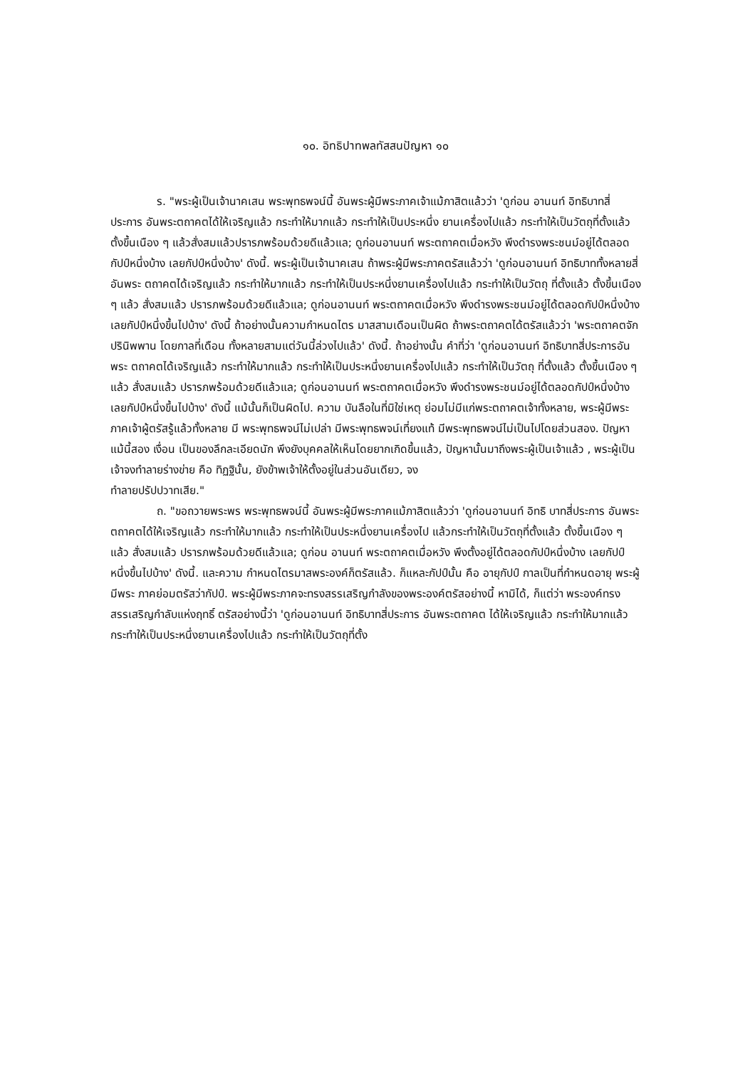๑๐. อิทธิปาทพลทัสสนปัญหา ๑๐
ร. "พระผู้เป็นเจ้านาคเสน พระพุทธพจน์นี้ อันพระผู้มีพระภาคเจ้าแม้ภาสิตแล้วว่า 'ดูก่อน อานนท์ อิทธิบาทสี่ประการ อันพระตถาคตได้ให้เจริญแล้ว กระทำให้มากแล้ว กระทำให้เป็นประหนึ่ง ยานเครื่องไปแล้ว กระทำให้เป็นวัตถุที่ตั้งแล้ว ตั้งขึ้นเนือง ๆ แล้วสั่งสมแล้วปรารภพร้อมด้วยดีแล้วแล; ดูก่อนอานนท์ พระตถาคตเมื่อหวัง พึงดำรงพระชนม์อยู่ได้ตลอดกัปป์หนึ่งบ้าง เลยกัปป์หนึ่งบ้าง' ดังนี้. พระผู้เป็นเจ้านาคเสน ถ้าพระผู้มีพระภาคตรัสแล้วว่า 'ดูก่อนอานนท์ อิทธิบาททั้งหลายสี่ อันพระ ตถาคตได้เจริญแล้ว กระทำให้มากแล้ว กระทำให้เป็นประหนึ่งยานเครื่องไปแล้ว กระทำให้เป็นวัตถุ ที่ตั้งแล้ว ตั้งขึ้นเนือง ๆ แล้ว สั่งสมแล้ว ปรารภพร้อมด้วยดีแล้วแล; ดูก่อนอานนท์ พระตถาคตเมื่อหวัง พึงดำรงพระชนม์อยู่ได้ตลอดกัปป์หนึ่งบ้าง เลยกัปป์หนึ่งขึ้นไปบ้าง' ดังนี้ ถ้าอย่างนั้นความกำหนดไตร มาสสามเดือนเป็นผิด ถ้าพระตถาคตได้ตรัสแล้วว่า 'พระตถาคตจักปรินิพพาน โดยกาลที่เดือน ทั้งหลายสามแต่วันนี้ล่วงไปแล้ว' ดังนี้. ถ้าอย่างนั้น คำที่ว่า 'ดูก่อนอานนท์ อิทธิบาทสี่ประการอันพระ ตถาคตได้เจริญแล้ว กระทำให้มากแล้ว กระทำให้เป็นประหนึ่งยานเครื่องไปแล้ว กระทำให้เป็นวัตถุ ที่ตั้งแล้ว ตั้งขึ้นเนือง ๆ แล้ว สั่งสมแล้ว ปรารภพร้อมด้วยดีแล้วแล; ดูก่อนอานนท์ พระตถาคตเมื่อหวัง พึงดำรงพระชนม์อยู่ได้ตลอดกัปป์หนึ่งบ้าง เลยกัปป์หนึ่งขึ้นไปบ้าง' ดังนี้ แม้นั้นก็เป็นผิดไป. ความ บันลือในที่มิใช่เหตุ ย่อมไม่มีแก่พระตถาคตเจ้าทั้งหลาย, พระผู้มีพระภาคเจ้าผู้ตรัสรู้แล้วทั้งหลาย มี พระพุทธพจน์ไม่เปล่า มีพระพุทธพจน์เที่ยงแท้ มีพระพุทธพจน์ไม่เป็นไปโดยส่วนสอง. ปัญหาแม้นี้สอง เงื่อน เป็นของลึกละเอียดนัก พึงยังบุคคลให้เห็นโดยยากเกิดขึ้นแล้ว, ปัญหานั้นมาถึงพระผู้เป็นเจ้าแล้ว , พระผู้เป็นเจ้าจงทำลายร่างข่าย คือ ทิฏฐินั้น, ยังข้าพเจ้าให้ตั้งอยู่ในส่วนอันเดียว, จง
ทำลายปรัปปวาทเสีย."
ถ. "ขอถวายพระพร พระพุทธพจน์นี้ อันพระผู้มีพระภาคแม้ภาสิตแล้วว่า 'ดูก่อนอานนท์ อิทธิ บาทสี่ประการ อันพระตถาคตได้ให้เจริญแล้ว กระทำให้มากแล้ว กระทำให้เป็นประหนึ่งยานเครื่องไป แล้วกระทำให้เป็นวัตถุที่ตั้งแล้ว ตั้งขึ้นเนือง ๆ แล้ว สั่งสมแล้ว ปรารภพร้อมด้วยดีแล้วแล; ดูก่อน อานนท์ พระตถาคตเมื่อหวัง พึงตั้งอยู่ได้ตลอดกัปป์หนึ่งบ้าง เลยกัปป์หนึ่งขึ้นไปบ้าง' ดังนี้. และความ กำหนดไตรมาสพระองค์ก็ตรัสแล้ว. ก็แหละกัปป์นั้น คือ อายุกัปป์ กาลเป็นที่กำหนดอายุ พระผู้มีพระ ภาคย่อมตรัสว่ากัปป์. พระผู้มีพระภาคจะทรงสรรเสริญกำลังของพระองค์ตรัสอย่างนี้ หามิได้, ก็แต่ว่า พระองค์ทรงสรรเสริญกำลับแห่งฤทธิ์ ตรัสอย่างนี้ว่า 'ดูก่อนอานนท์ อิทธิบาทสี่ประการ อันพระตถาคต ได้ให้เจริญแล้ว กระทำให้มากแล้ว กระทำให้เป็นประหนึ่งยานเครื่องไปแล้ว กระทำให้เป็นวัตถุที่ตั้ง